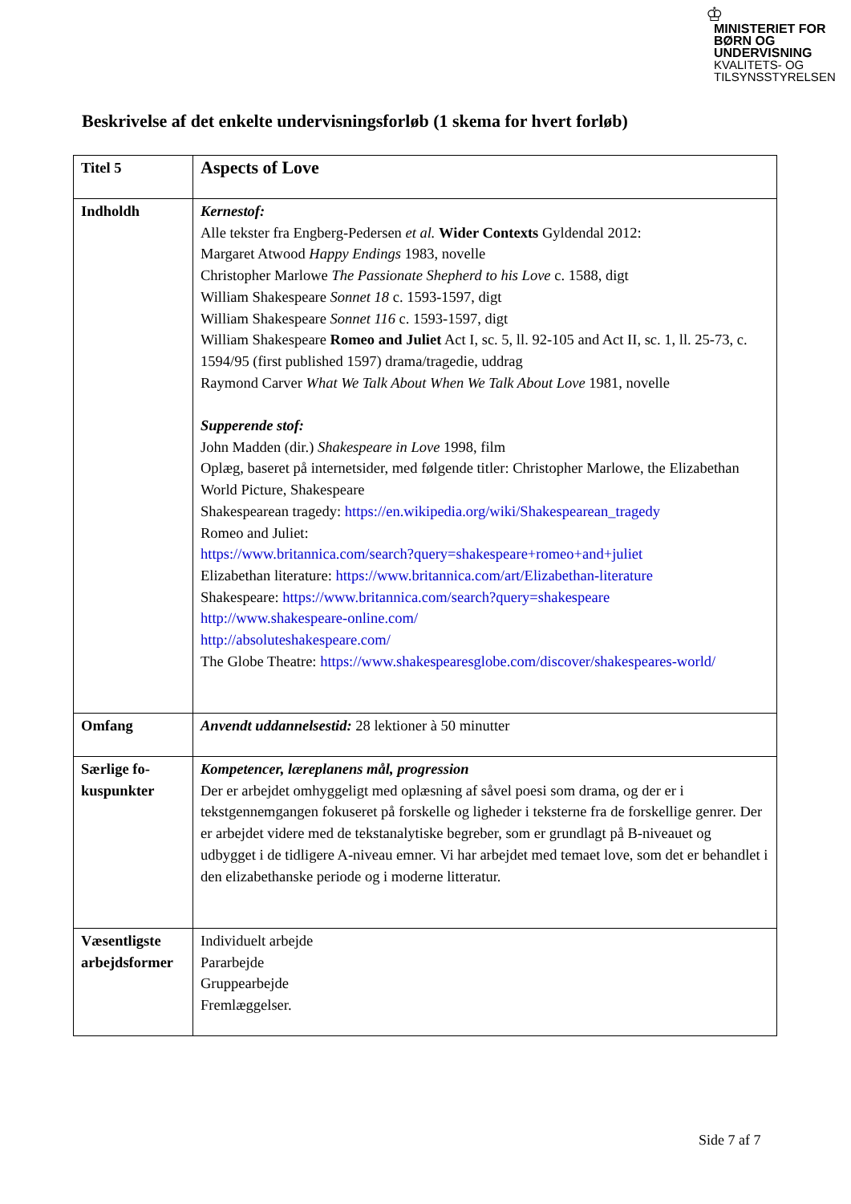♔
MINISTERIET FOR
BØRN OG
UNDERVISNING
KVALITETS- OG
TILSYNSSTYRELSEN
Beskrivelse af det enkelte undervisningsforløb (1 skema for hvert forløb)
| Titel 5 | Aspects of Love |
| Indholdh | Kernestof: Alle tekster fra Engberg-Pedersen et al. Wider Contexts Gyldendal 2012: Margaret Atwood Happy Endings 1983, novelle Christopher Marlowe The Passionate Shepherd to his Love c. 1588, digt William Shakespeare Sonnet 18 c. 1593-1597, digt William Shakespeare Sonnet 116 c. 1593-1597, digt William Shakespeare Romeo and Juliet Act I, sc. 5, ll. 92-105 and Act II, sc. 1, ll. 25-73, c. 1594/95 (first published 1597) drama/tragedie, uddrag Raymond Carver What We Talk About When We Talk About Love 1981, novelle Supperende stof: John Madden (dir.) Shakespeare in Love 1998, film Oplæg, baseret på internetsider, med følgende titler: Christopher Marlowe, the Elizabethan World Picture, Shakespeare Shakespearean tragedy: https://en.wikipedia.org/wiki/Shakespearean_tragedy Romeo and Juliet: https://www.britannica.com/search?query=shakespeare+romeo+and+juliet Elizabethan literature: https://www.britannica.com/art/Elizabethan-literature Shakespeare: https://www.britannica.com/search?query=shakespeare http://www.shakespeare-online.com/ http://absoluteshakespeare.com/ The Globe Theatre: https://www.shakespearesglobe.com/discover/shakespeares-world/ |
| Omfang | Anvendt uddannelsestid: 28 lektioner à 50 minutter |
| Særlige fo-kuspunkter | Kompetencer, læreplanens mål, progression Der er arbejdet omhyggeligt med oplæsning af såvel poesi som drama, og der er i tekstgennemgangen fokuseret på forskelle og ligheder i teksterne fra de forskellige genrer. Der er arbejdet videre med de tekstanalytiske begreber, som er grundlagt på B-niveauet og udbygget i de tidligere A-niveau emner. Vi har arbejdet med temaet love, som det er behandlet i den elizabethanske periode og i moderne litteratur. |
| Væsentligste arbejdsformer | Individuelt arbejde Pararbejde Gruppearbejde Fremlæggelser. |
Side 7 af 7